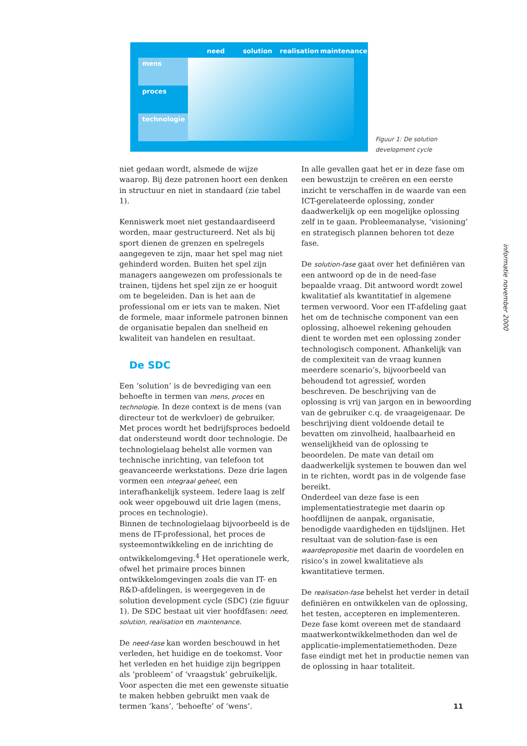need solution realisation maintenance
mens
proces
technologie
Figuur 1: De solution
development cycle
niet gedaan wordt, alsmede de wijze waarop. Bij deze patronen hoort een denken in structuur en niet in standaard (zie tabel 1).
Kenniswerk moet niet gestandaardiseerd worden, maar gestructureerd. Net als bij sport dienen de grenzen en spelregels aangegeven te zijn, maar het spel mag niet gehinderd worden. Buiten het spel zijn managers aangewezen om professionals te trainen, tijdens het spel zijn ze er hooguit om te begeleiden. Dan is het aan de professional om er iets van te maken. Niet de formele, maar informele patronen binnen de organisatie bepalen dan snelheid en kwaliteit van handelen en resultaat.
De SDC
Een ‘solution’ is de bevrediging van een behoefte in termen van mens, proces en technologie. In deze context is de mens (van directeur tot de werkvloer) de gebruiker. Met proces wordt het bedrijfsproces bedoeld dat ondersteund wordt door technologie. De technologielaag behelst alle vormen van technische inrichting, van telefoon tot geavanceerde werkstations. Deze drie lagen vormen een integraal geheel, een interafhankelijk systeem. Iedere laag is zelf ook weer opgebouwd uit drie lagen (mens, proces en technologie).
Binnen de technologielaag bijvoorbeeld is de mens de IT-professional, het proces de systeemontwikkeling en de inrichting de ontwikkelomgeving.<sup>4</sup> Het operationele werk, ofwel het primaire proces binnen ontwikkelomgevingen zoals die van IT- en R&D-afdelingen, is weergegeven in de solution development cycle (SDC) (zie figuur 1). De SDC bestaat uit vier hoofdfasen: need, solution, realisation en maintenance.
De need-fase kan worden beschouwd in het verleden, het huidige en de toekomst. Voor het verleden en het huidige zijn begrippen als ‘probleem’ of ‘vraagstuk’ gebruikelijk. Voor aspecten die met een gewenste situatie te maken hebben gebruikt men vaak de termen ‘kans’, ‘behoefte’ of ‘wens’.
In alle gevallen gaat het er in deze fase om een bewustzijn te creëren en een eerste inzicht te verschaffen in de waarde van een ICT-gerelateerde oplossing, zonder daadwerkelijk op een mogelijke oplossing zelf in te gaan. Probleemanalyse, ‘visioning’ en strategisch plannen behoren tot deze fase.
De solution-fase gaat over het definiëren van een antwoord op de in de need-fase bepaalde vraag. Dit antwoord wordt zowel kwalitatief als kwantitatief in algemene termen verwoord. Voor een IT-afdeling gaat het om de technische component van een oplossing, alhoewel rekening gehouden dient te worden met een oplossing zonder technologisch component. Afhankelijk van de complexiteit van de vraag kunnen meerdere scenario’s, bijvoorbeeld van behoudend tot agressief, worden beschreven. De beschrijving van de oplossing is vrij van jargon en in bewoording van de gebruiker c.q. de vraageigenaar. De beschrijving dient voldoende detail te bevatten om zinvolheid, haalbaarheid en wenselijkheid van de oplossing te beoordelen. De mate van detail om daadwerkelijk systemen te bouwen dan wel in te richten, wordt pas in de volgende fase bereikt.
Onderdeel van deze fase is een implementatiestrategie met daarin op hoofdlijnen de aanpak, organisatie, benodigde vaardigheden en tijdslijnen. Het resultaat van de solution-fase is een waardepropositie met daarin de voordelen en risico’s in zowel kwalitatieve als kwantitatieve termen.
De realisation-fase behelst het verder in detail definiëren en ontwikkelen van de oplossing, het testen, accepteren en implementeren. Deze fase komt overeen met de standaard maatwerkontwikkelmethoden dan wel de applicatie-implementatiemethoden. Deze fase eindigt met het in productie nemen van de oplossing in haar totaliteit.
informatie november 2000
11